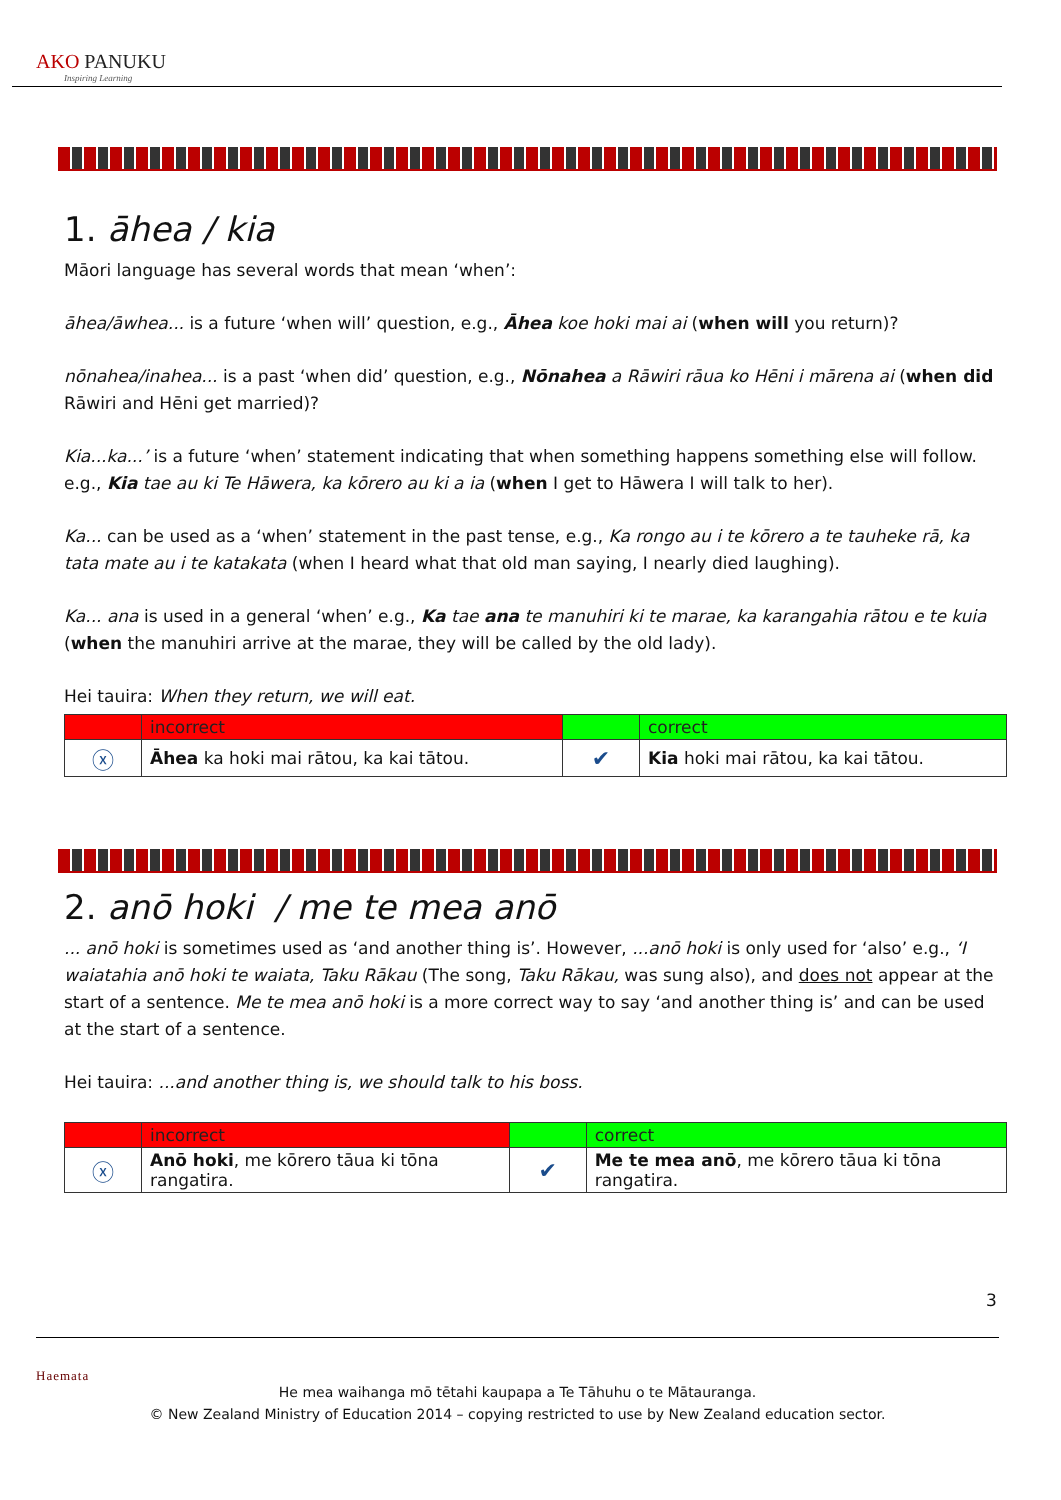AKO PANUKU
Inspiring Learning
1. āhea / kia
Māori language has several words that mean ‘when’:
āhea/āwhea... is a future ‘when will’ question, e.g., Āhea koe hoki mai ai (when will you return)?
nōnahea/inahea... is a past ‘when did’ question, e.g., Nōnahea a Rāwiri rāua ko Hēni i mārena ai (when did Rāwiri and Hēni get married)?
Kia...ka...’ is a future ‘when’ statement indicating that when something happens something else will follow. e.g., Kia tae au ki Te Hāwera, ka kōrero au ki a ia (when I get to Hāwera I will talk to her).
Ka... can be used as a ‘when’ statement in the past tense, e.g., Ka rongo au i te kōrero a te tauheke rā, ka tata mate au i te katakata (when I heard what that old man saying, I nearly died laughing).
Ka... ana is used in a general ‘when’ e.g., Ka tae ana te manuhiri ki te marae, ka karangahia rātou e te kuia (when the manuhiri arrive at the marae, they will be called by the old lady).
Hei tauira: When they return, we will eat.
| | incorrect | | correct |
| ⓧ | Āhea ka hoki mai rātou, ka kai tātou. | ✔ | Kia hoki mai rātou, ka kai tātou. |
2. anō hoki / me te mea anō
... anō hoki is sometimes used as ‘and another thing is’. However, ...anō hoki is only used for ‘also’ e.g., ‘I waiatahia anō hoki te waiata, Taku Rākau (The song, Taku Rākau, was sung also), and does not appear at the start of a sentence. Me te mea anō hoki is a more correct way to say ‘and another thing is’ and can be used at the start of a sentence.
Hei tauira: ...and another thing is, we should talk to his boss.
| | incorrect | | correct |
| ⓧ | Anō hoki , me kōrero tāua ki tōna rangatira. | ✔ | Me te mea anō , me kōrero tāua ki tōna rangatira. |
3
Haemata
He mea waihanga mō tētahi kaupapa a Te Tāhuhu o te Mātauranga.
© New Zealand Ministry of Education 2014 – copying restricted to use by New Zealand education sector.